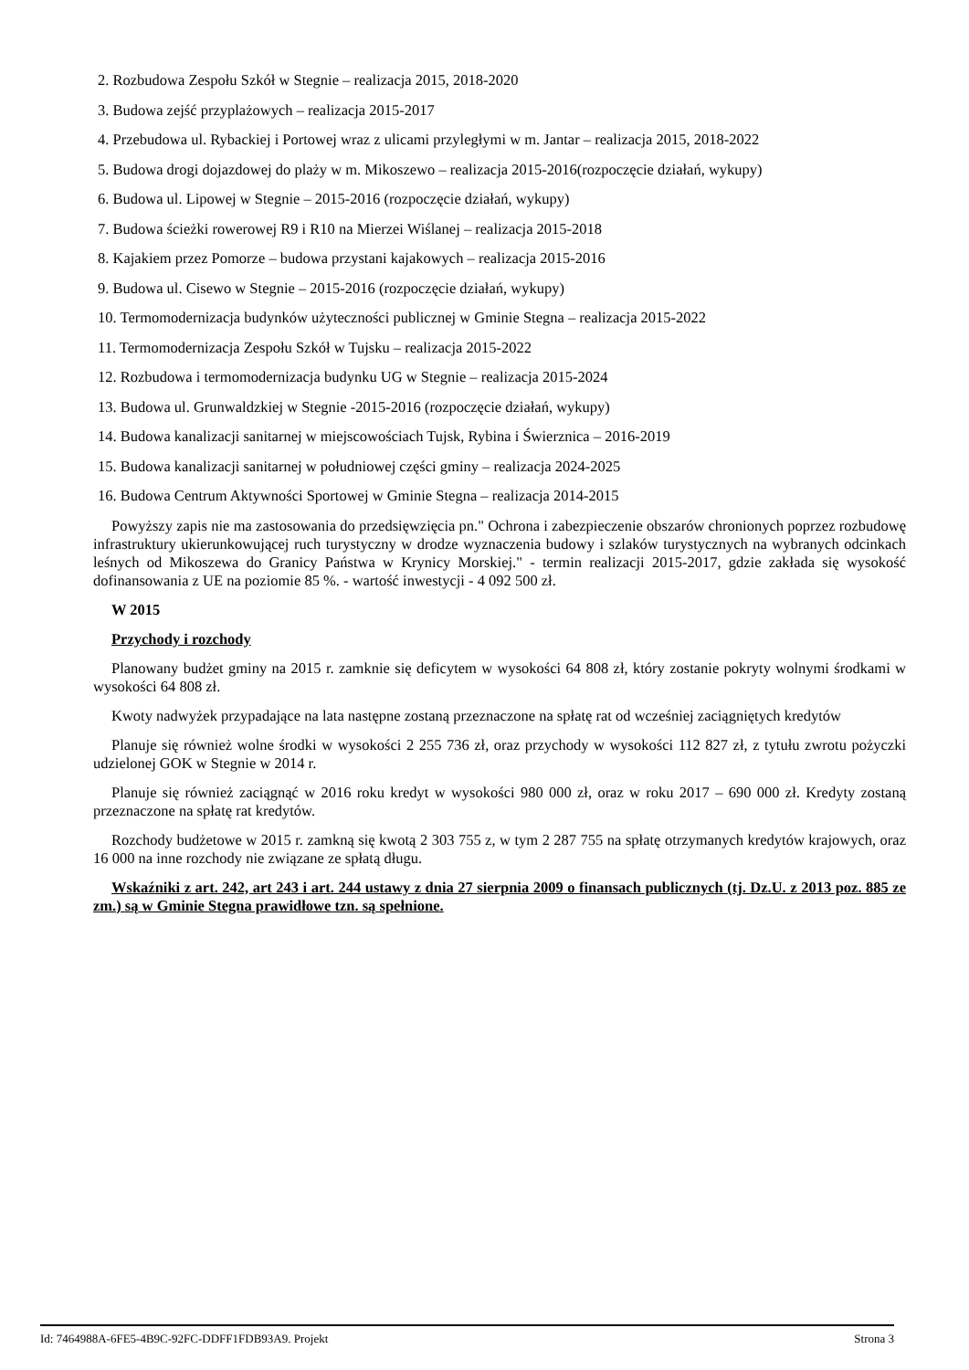2. Rozbudowa Zespołu Szkół w Stegnie – realizacja 2015, 2018-2020
3. Budowa zejść przyplażowych – realizacja 2015-2017
4. Przebudowa ul. Rybackiej i Portowej wraz z ulicami przyległymi w m. Jantar – realizacja 2015, 2018-2022
5. Budowa drogi dojazdowej do plaży w m. Mikoszewo – realizacja 2015-2016(rozpoczęcie działań, wykupy)
6. Budowa ul. Lipowej w Stegnie – 2015-2016 (rozpoczęcie działań, wykupy)
7. Budowa ścieżki rowerowej R9 i R10 na Mierzei Wiślanej – realizacja 2015-2018
8. Kajakiem przez Pomorze – budowa przystani kajakowych – realizacja 2015-2016
9. Budowa ul. Cisewo w Stegnie – 2015-2016 (rozpoczęcie działań, wykupy)
10. Termomodernizacja budynków użyteczności publicznej w Gminie Stegna – realizacja 2015-2022
11. Termomodernizacja Zespołu Szkół w Tujsku – realizacja 2015-2022
12. Rozbudowa i termomodernizacja budynku UG w Stegnie – realizacja 2015-2024
13. Budowa ul. Grunwaldzkiej w Stegnie -2015-2016 (rozpoczęcie działań, wykupy)
14. Budowa kanalizacji sanitarnej w miejscowościach Tujsk, Rybina i Świerznica – 2016-2019
15. Budowa kanalizacji sanitarnej w południowej części gminy – realizacja 2024-2025
16. Budowa Centrum Aktywności Sportowej w Gminie Stegna – realizacja 2014-2015
Powyższy zapis nie ma zastosowania do przedsięwzięcia pn." Ochrona i zabezpieczenie obszarów chronionych poprzez rozbudowę infrastruktury ukierunkowującej ruch turystyczny w drodze wyznaczenia budowy i szlaków turystycznych na wybranych odcinkach leśnych od Mikoszewa do Granicy Państwa w Krynicy Morskiej." - termin realizacji 2015-2017, gdzie zakłada się wysokość dofinansowania z UE na poziomie 85 %. - wartość inwestycji - 4 092 500 zł.
W 2015
Przychody i rozchody
Planowany budżet gminy na 2015 r. zamknie się deficytem w wysokości 64 808 zł, który zostanie pokryty wolnymi środkami w wysokości 64 808 zł.
Kwoty nadwyżek przypadające na lata następne zostaną przeznaczone na spłatę rat od wcześniej zaciągniętych kredytów
Planuje się również wolne środki w wysokości 2 255 736 zł, oraz przychody w wysokości 112 827 zł, z tytułu zwrotu pożyczki udzielonej GOK w Stegnie w 2014 r.
Planuje się również zaciągnąć w 2016 roku kredyt w wysokości 980 000 zł, oraz w roku 2017 – 690 000 zł. Kredyty zostaną przeznaczone na spłatę rat kredytów.
Rozchody budżetowe w 2015 r. zamkną się kwotą 2 303 755 z, w tym 2 287 755 na spłatę otrzymanych kredytów krajowych, oraz 16 000 na inne rozchody nie związane ze spłatą długu.
Wskaźniki z art. 242, art 243 i art. 244 ustawy z dnia 27 sierpnia 2009 o finansach publicznych (tj. Dz.U. z 2013 poz. 885 ze zm.) są w Gminie Stegna prawidłowe tzn. są spełnione.
Id: 7464988A-6FE5-4B9C-92FC-DDFF1FDB93A9. Projekt Strona 3